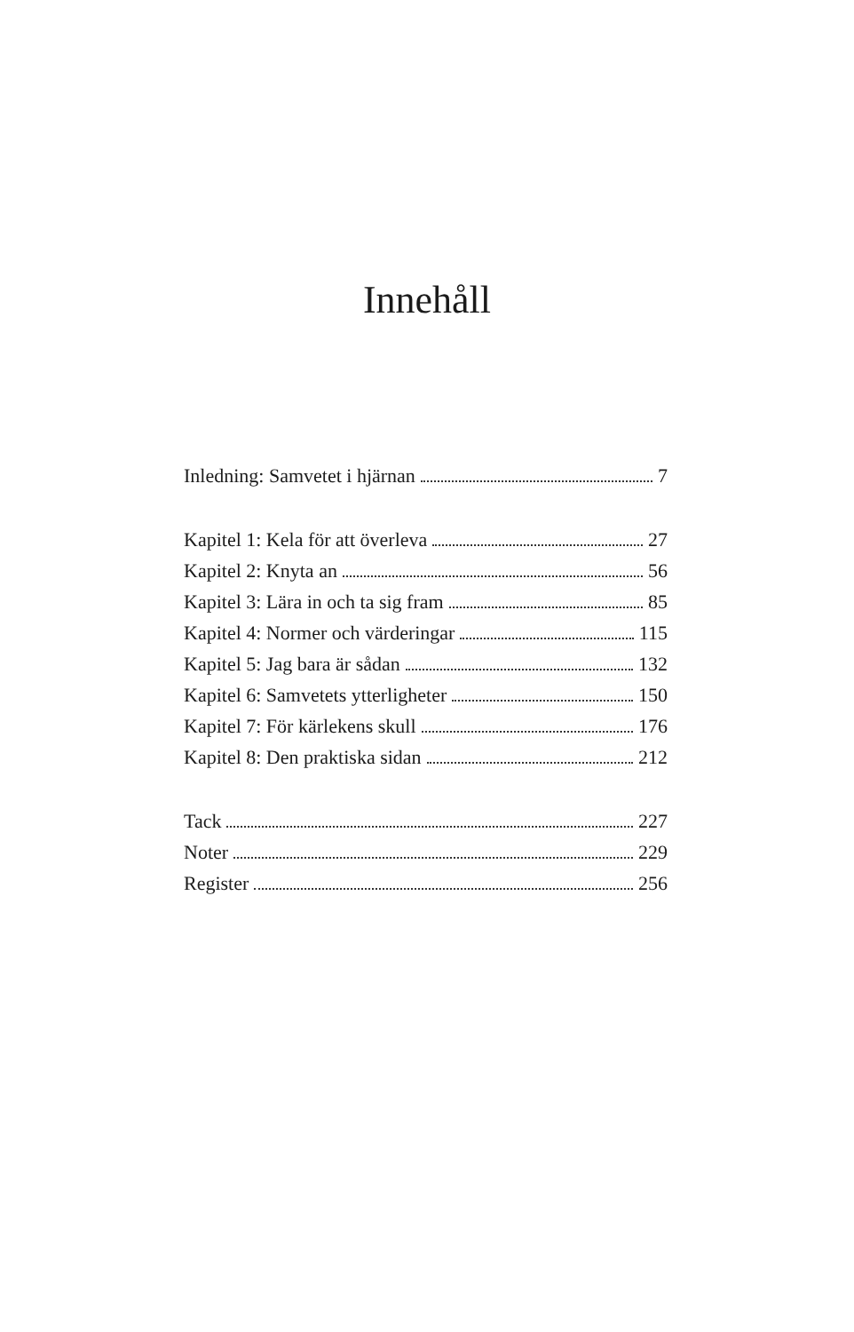Innehåll
Inledning: Samvetet i hjärnan 7
Kapitel 1: Kela för att överleva 27
Kapitel 2: Knyta an 56
Kapitel 3: Lära in och ta sig fram 85
Kapitel 4: Normer och värderingar 115
Kapitel 5: Jag bara är sådan 132
Kapitel 6: Samvetets ytterligheter 150
Kapitel 7: För kärlekens skull 176
Kapitel 8: Den praktiska sidan 212
Tack 227
Noter 229
Register 256